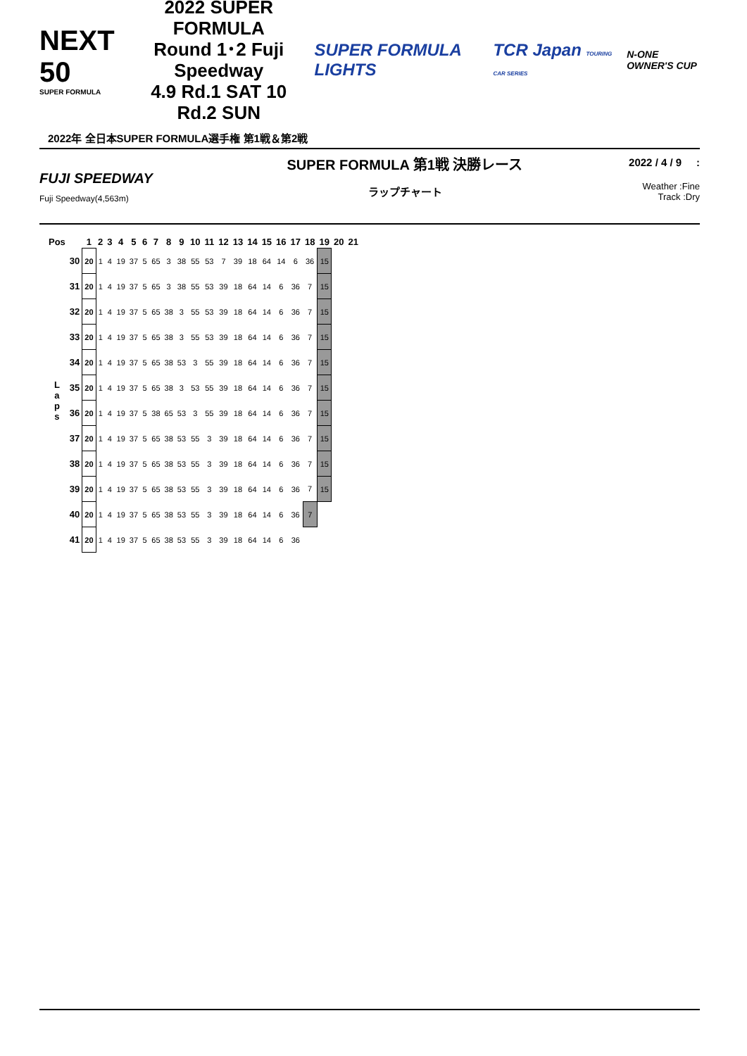NEXT 50
SUPER FORMULA
2022 SUPER FORMULA
Round 1･2 Fuji Speedway
4.9 Rd.1 SAT 10 Rd.2 SUN
SUPER FORMULA LIGHTS TCR Japan TOURING CAR SERIES
N-ONE OWNER'S CUP
2022年 全日本SUPER FORMULA選手権 第1戦＆第2戦
FUJI SPEEDWAY
Fuji Speedway(4,563m)
SUPER FORMULA 第1戦 決勝レース
ラップチャート
2022 / 4 / 9 :
Weather :Fine
Track :Dry
| Pos | | 1 | 2 | 3 | 4 | 5 | 6 | 7 | 8 | 9 | 10 | 11 | 12 | 13 | 14 | 15 | 16 | 17 | 18 | 19 | 20 | 21 |
| --- | --- | --- | --- | --- | --- | --- | --- | --- | --- | --- | --- | --- | --- | --- | --- | --- | --- | --- | --- | --- | --- | --- |
| L a p s | 30 | 20 | 1 | 4 | 19 | 37 | 5 | 65 | 3 | 38 | 55 | 53 | 7 | 39 | 18 | 64 | 14 | 6 | 36 | 15 | | |
| | 31 | 20 | 1 | 4 | 19 | 37 | 5 | 65 | 3 | 38 | 55 | 53 | 39 | 18 | 64 | 14 | 6 | 36 | 7 | 15 | | |
| | 32 | 20 | 1 | 4 | 19 | 37 | 5 | 65 | 38 | 3 | 55 | 53 | 39 | 18 | 64 | 14 | 6 | 36 | 7 | 15 | | |
| | 33 | 20 | 1 | 4 | 19 | 37 | 5 | 65 | 38 | 3 | 55 | 53 | 39 | 18 | 64 | 14 | 6 | 36 | 7 | 15 | | |
| | 34 | 20 | 1 | 4 | 19 | 37 | 5 | 65 | 38 | 53 | 3 | 55 | 39 | 18 | 64 | 14 | 6 | 36 | 7 | 15 | | |
| | 35 | 20 | 1 | 4 | 19 | 37 | 5 | 65 | 38 | 3 | 53 | 55 | 39 | 18 | 64 | 14 | 6 | 36 | 7 | 15 | | |
| | 36 | 20 | 1 | 4 | 19 | 37 | 5 | 38 | 65 | 53 | 3 | 55 | 39 | 18 | 64 | 14 | 6 | 36 | 7 | 15 | | |
| | 37 | 20 | 1 | 4 | 19 | 37 | 5 | 65 | 38 | 53 | 55 | 3 | 39 | 18 | 64 | 14 | 6 | 36 | 7 | 15 | | |
| | 38 | 20 | 1 | 4 | 19 | 37 | 5 | 65 | 38 | 53 | 55 | 3 | 39 | 18 | 64 | 14 | 6 | 36 | 7 | 15 | | |
| | 39 | 20 | 1 | 4 | 19 | 37 | 5 | 65 | 38 | 53 | 55 | 3 | 39 | 18 | 64 | 14 | 6 | 36 | 7 | 15 | | |
| | 40 | 20 | 1 | 4 | 19 | 37 | 5 | 65 | 38 | 53 | 55 | 3 | 39 | 18 | 64 | 14 | 6 | 36 | 7 | | | |
| | 41 | 20 | 1 | 4 | 19 | 37 | 5 | 65 | 38 | 53 | 55 | 3 | 39 | 18 | 64 | 14 | 6 | 36 | | | | |